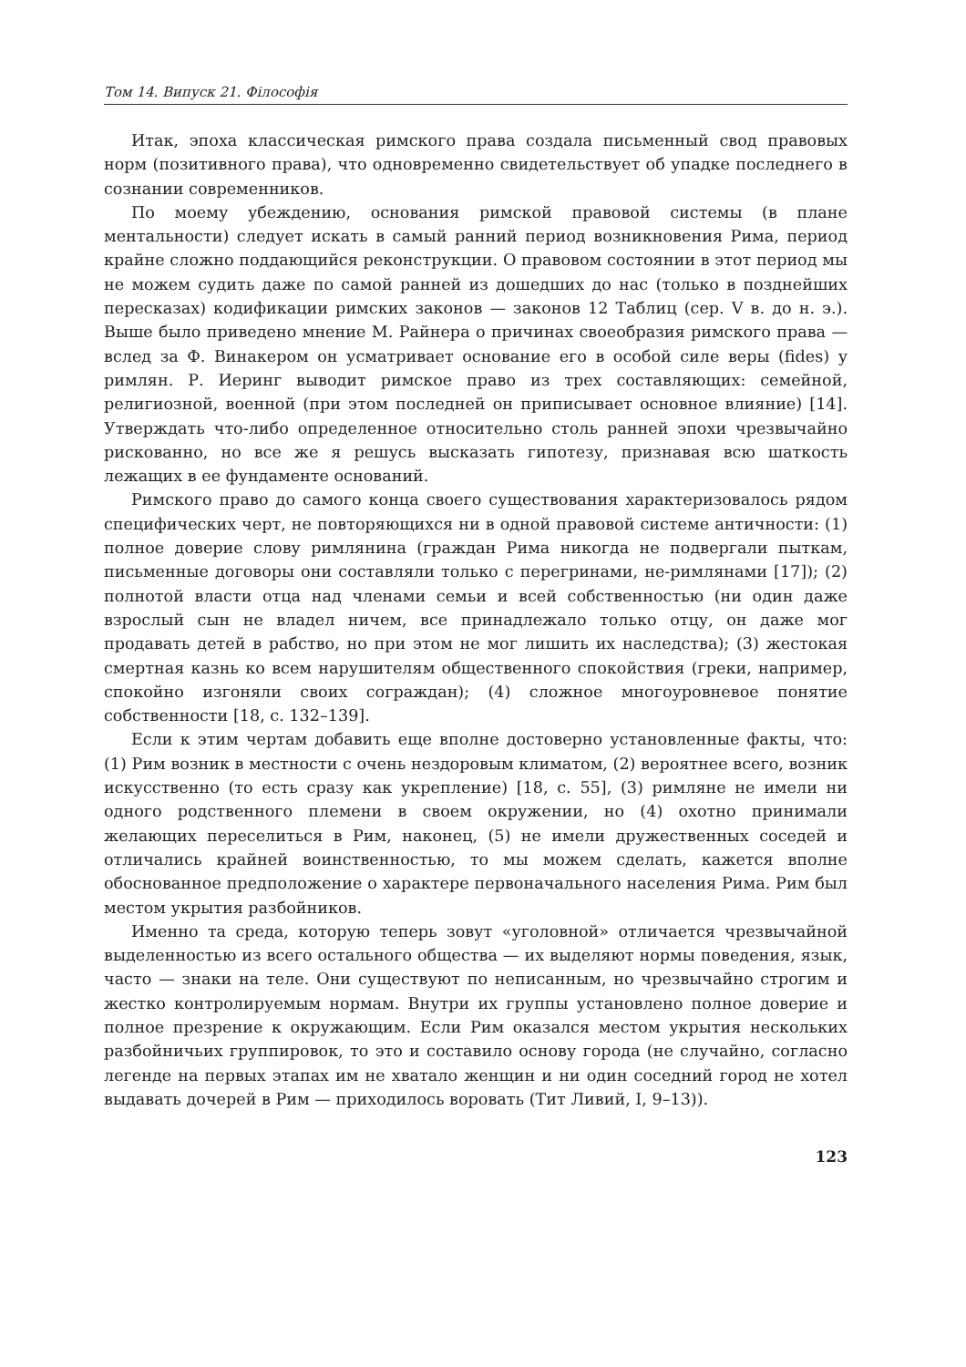Том 14. Випуск 21. Філософія
Итак, эпоха классическая римского права создала письменный свод правовых норм (позитивного права), что одновременно свидетельствует об упадке последнего в сознании современников.
По моему убеждению, основания римской правовой системы (в плане ментальности) следует искать в самый ранний период возникновения Рима, период крайне сложно поддающийся реконструкции. О правовом состоянии в этот период мы не можем судить даже по самой ранней из дошедших до нас (только в позднейших пересказах) кодификации римских законов — законов 12 Таблиц (сер. V в. до н. э.). Выше было приведено мнение М. Райнера о причинах своеобразия римского права — вслед за Ф. Винакером он усматривает основание его в особой силе веры (fides) у римлян. Р. Иеринг выводит римское право из трех составляющих: семейной, религиозной, военной (при этом последней он приписывает основное влияние) [14]. Утверждать что-либо определенное относительно столь ранней эпохи чрезвычайно рискованно, но все же я решусь высказать гипотезу, признавая всю шаткость лежащих в ее фундаменте оснований.
Римского право до самого конца своего существования характеризовалось рядом специфических черт, не повторяющихся ни в одной правовой системе античности: (1) полное доверие слову римлянина (граждан Рима никогда не подвергали пыткам, письменные договоры они составляли только с перегринами, не-римлянами [17]); (2) полнотой власти отца над членами семьи и всей собственностью (ни один даже взрослый сын не владел ничем, все принадлежало только отцу, он даже мог продавать детей в рабство, но при этом не мог лишить их наследства); (3) жестокая смертная казнь ко всем нарушителям общественного спокойствия (греки, например, спокойно изгоняли своих сограждан); (4) сложное многоуровневое понятие собственности [18, с. 132–139].
Если к этим чертам добавить еще вполне достоверно установленные факты, что: (1) Рим возник в местности с очень нездоровым климатом, (2) вероятнее всего, возник искусственно (то есть сразу как укрепление) [18, с. 55], (3) римляне не имели ни одного родственного племени в своем окружении, но (4) охотно принимали желающих переселиться в Рим, наконец, (5) не имели дружественных соседей и отличались крайней воинственностью, то мы можем сделать, кажется вполне обоснованное предположение о характере первоначального населения Рима. Рим был местом укрытия разбойников.
Именно та среда, которую теперь зовут «уголовной» отличается чрезвычайной выделенностью из всего остального общества — их выделяют нормы поведения, язык, часто — знаки на теле. Они существуют по неписанным, но чрезвычайно строгим и жестко контролируемым нормам. Внутри их группы установлено полное доверие и полное презрение к окружающим. Если Рим оказался местом укрытия нескольких разбойничьих группировок, то это и составило основу города (не случайно, согласно легенде на первых этапах им не хватало женщин и ни один соседний город не хотел выдавать дочерей в Рим — приходилось воровать (Тит Ливий, I, 9–13)).
123